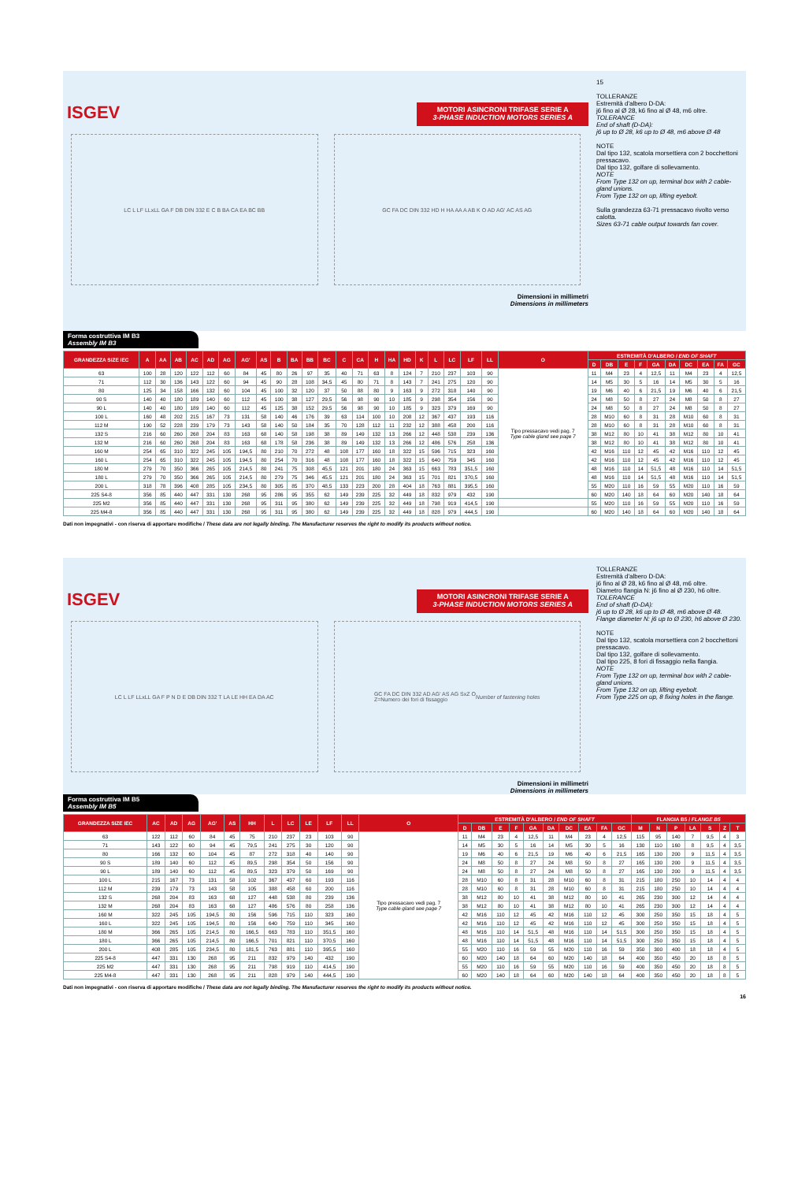ISGEV
MOTORI ASINCRONI TRIFASE SERIE A
3-PHASE INDUCTION MOTORS SERIES A
LC L LF LLxLL GA F DB DIN 332 E C B BA CA EA BC BB
GC FA DC DIN 332 HD H HA AA A AB K O AD AG' AC AS AG
Dimensioni in millimetri
Dimensions in millimeters
15
TOLLERANZE
Estremità d'albero D-DA:
j6 fino al Ø 28, k6 fino al Ø 48, m6 oltre.
TOLERANCE
End of shaft (D-DA):
j6 up to Ø 28, k6 up to Ø 48, m6 above Ø 48
NOTE
Dal tipo 132, scatola morsettiera con 2 bocchettoni pressacavo.
Dal tipo 132, golfare di sollevamento.
NOTE
From Type 132 on up, terminal box with 2 cable-gland unions.
From Type 132 on up, lifting eyebolt.
Sulla grandezza 63-71 pressacavo rivolto verso calotta.
Sizes 63-71 cable output towards fan cover.
Forma costruttiva IM B3
Assembly IM B3
| GRANDEZZA SIZE IEC | A | AA | AB | AC | AD | AG | AG' | AS | B | BA | BB | BC | C | CA | H | HA | HD | K | L | LC | LF | LL | O | ESTREMITÀ D'ALBERO / END OF SHAFT | | | | | | | | | |
| --- | --- | --- | --- | --- | --- | --- | --- | --- | --- | --- | --- | --- | --- | --- | --- | --- | --- | --- | --- | --- | --- | --- | --- | --- | --- | --- | --- | --- | --- | --- | --- | --- | --- |
| | | | | | | | | | | | | | | | | | | | | | | | | D | DB | E | F | GA | DA | DC | EA | FA | GC |
| 63 | 100 | 28 | 120 | 122 | 112 | 60 | 84 | 45 | 80 | 26 | 97 | 35 | 40 | 71 | 63 | 8 | 124 | 7 | 210 | 237 | 103 | 90 | Tipo pressacavo vedi pag. 7 Type cable gland see page 7 | 11 | M4 | 23 | 4 | 12,5 | 11 | M4 | 23 | 4 | 12,5 |
| 71 | 112 | 30 | 136 | 143 | 122 | 60 | 94 | 45 | 90 | 28 | 108 | 34,5 | 45 | 80 | 71 | 8 | 143 | 7 | 241 | 275 | 120 | 90 | | 14 | M5 | 30 | 5 | 16 | 14 | M5 | 30 | 5 | 16 |
| 80 | 125 | 34 | 158 | 166 | 132 | 60 | 104 | 45 | 100 | 32 | 120 | 37 | 50 | 88 | 80 | 9 | 163 | 9 | 272 | 318 | 140 | 90 | | 19 | M6 | 40 | 6 | 21,5 | 19 | M6 | 40 | 6 | 21,5 |
| 90 S | 140 | 40 | 180 | 189 | 140 | 60 | 112 | 45 | 100 | 38 | 127 | 29,5 | 56 | 98 | 90 | 10 | 185 | 9 | 298 | 354 | 156 | 90 | | 24 | M8 | 50 | 8 | 27 | 24 | M8 | 50 | 8 | 27 |
| 90 L | 140 | 40 | 180 | 189 | 140 | 60 | 112 | 45 | 125 | 38 | 152 | 29,5 | 56 | 98 | 90 | 10 | 185 | 9 | 323 | 379 | 169 | 90 | | 24 | M8 | 50 | 8 | 27 | 24 | M8 | 50 | 8 | 27 |
| 100 L | 160 | 48 | 202 | 215 | 167 | 73 | 131 | 58 | 140 | 46 | 176 | 39 | 63 | 114 | 100 | 10 | 208 | 12 | 367 | 437 | 193 | 116 | | 28 | M10 | 60 | 8 | 31 | 28 | M10 | 60 | 8 | 31 |
| 112 M | 190 | 52 | 228 | 239 | 179 | 73 | 143 | 58 | 140 | 50 | 184 | 35 | 70 | 128 | 112 | 11 | 232 | 12 | 388 | 458 | 200 | 116 | | 28 | M10 | 60 | 8 | 31 | 28 | M10 | 60 | 8 | 31 |
| 132 S | 216 | 60 | 260 | 268 | 204 | 83 | 163 | 68 | 140 | 58 | 198 | 38 | 89 | 149 | 132 | 13 | 266 | 12 | 448 | 538 | 239 | 136 | | 38 | M12 | 80 | 10 | 41 | 38 | M12 | 80 | 10 | 41 |
| 132 M | 216 | 60 | 260 | 268 | 204 | 83 | 163 | 68 | 178 | 58 | 236 | 38 | 89 | 149 | 132 | 13 | 266 | 12 | 486 | 576 | 258 | 136 | | 38 | M12 | 80 | 10 | 41 | 38 | M12 | 80 | 10 | 41 |
| 160 M | 254 | 65 | 310 | 322 | 245 | 105 | 194,5 | 80 | 210 | 70 | 272 | 48 | 108 | 177 | 160 | 18 | 322 | 15 | 596 | 715 | 323 | 160 | | 42 | M16 | 110 | 12 | 45 | 42 | M16 | 110 | 12 | 45 |
| 160 L | 254 | 65 | 310 | 322 | 245 | 105 | 194,5 | 80 | 254 | 70 | 316 | 48 | 108 | 177 | 160 | 18 | 322 | 15 | 640 | 759 | 345 | 160 | | 42 | M16 | 110 | 12 | 45 | 42 | M16 | 110 | 12 | 45 |
| 180 M | 279 | 70 | 350 | 366 | 265 | 105 | 214,5 | 80 | 241 | 75 | 308 | 45,5 | 121 | 201 | 180 | 24 | 363 | 15 | 663 | 783 | 351,5 | 160 | | 48 | M16 | 110 | 14 | 51,5 | 48 | M16 | 110 | 14 | 51,5 |
| 180 L | 279 | 70 | 350 | 366 | 265 | 105 | 214,5 | 80 | 279 | 75 | 346 | 45,5 | 121 | 201 | 180 | 24 | 363 | 15 | 701 | 821 | 370,5 | 160 | | 48 | M16 | 110 | 14 | 51,5 | 48 | M16 | 110 | 14 | 51,5 |
| 200 L | 318 | 78 | 396 | 408 | 285 | 105 | 234,5 | 80 | 305 | 85 | 370 | 48,5 | 133 | 223 | 200 | 28 | 404 | 18 | 763 | 881 | 395,5 | 160 | | 55 | M20 | 110 | 16 | 59 | 55 | M20 | 110 | 16 | 59 |
| 225 S4-8 | 356 | 85 | 440 | 447 | 331 | 130 | 268 | 95 | 286 | 95 | 355 | 62 | 149 | 239 | 225 | 32 | 449 | 18 | 832 | 979 | 432 | 190 | | 60 | M20 | 140 | 18 | 64 | 60 | M20 | 140 | 18 | 64 |
| 225 M2 | 356 | 85 | 440 | 447 | 331 | 130 | 268 | 95 | 311 | 95 | 380 | 62 | 149 | 239 | 225 | 32 | 449 | 18 | 798 | 919 | 414,5 | 190 | | 55 | M20 | 110 | 16 | 59 | 55 | M20 | 110 | 16 | 59 |
| 225 M4-8 | 356 | 85 | 440 | 447 | 331 | 130 | 268 | 95 | 311 | 95 | 380 | 62 | 149 | 239 | 225 | 32 | 449 | 18 | 828 | 979 | 444,5 | 190 | | 60 | M20 | 140 | 18 | 64 | 60 | M20 | 140 | 18 | 64 |
Dati non impegnativi - con riserva di apportare modifiche / These data are not legally binding. The Manufacturer reserves the right to modify its products without notice.
ISGEV
MOTORI ASINCRONI TRIFASE SERIE A
3-PHASE INDUCTION MOTORS SERIES A
LC L LF LLxLL GA F P N D E DB DIN 332 T LA LE HH EA DA AC
GC FA DC DIN 332 AD AG' AS AG SxZ O
Z=Numero dei fori di fissaggio Number of fastening holes
Dimensioni in millimetri
Dimensions in millimeters
TOLLERANZE
Estremità d'albero D-DA:
j6 fino al Ø 28, k6 fino al Ø 48, m6 oltre.
Diametro flangia N: j6 fino al Ø 230, h6 oltre.
TOLERANCE
End of shaft (D-DA):
j6 up to Ø 28, k6 up to Ø 48, m6 above Ø 48.
Flange diameter N: j6 up to Ø 230, h6 above Ø 230.
NOTE
Dal tipo 132, scatola morsettiera con 2 bocchettoni pressacavo.
Dal tipo 132, golfare di sollevamento.
Dal tipo 225, 8 fori di fissaggio nella flangia.
NOTE
From Type 132 on up, terminal box with 2 cable-gland unions.
From Type 132 on up, lifting eyebolt.
From Type 225 on up, 8 fixing holes in the flange.
Forma costruttiva IM B5
Assembly IM B5
| GRANDEZZA SIZE IEC | AC | AD | AG | AG' | AS | HH | L | LC | LE | LF | LL | O | ESTREMITÀ D'ALBERO / END OF SHAFT | | | | | | | | | | FLANGIA B5 / FLANGE B5 | | | | | | |
| --- | --- | --- | --- | --- | --- | --- | --- | --- | --- | --- | --- | --- | --- | --- | --- | --- | --- | --- | --- | --- | --- | --- | --- | --- | --- | --- | --- | --- | --- |
| | | | | | | | | | | | | | D | DB | E | F | GA | DA | DC | EA | FA | GC | M | N | P | LA | S | Z | T |
| 63 | 122 | 112 | 60 | 84 | 45 | 75 | 210 | 237 | 23 | 103 | 90 | Tipo pressacavo vedi pag. 7 Type cable gland see page 7 | 11 | M4 | 23 | 4 | 12,5 | 11 | M4 | 23 | 4 | 12,5 | 115 | 95 | 140 | 7 | 9,5 | 4 | 3 |
| 71 | 143 | 122 | 60 | 94 | 45 | 79,5 | 241 | 275 | 30 | 120 | 90 | | 14 | M5 | 30 | 5 | 16 | 14 | M5 | 30 | 5 | 16 | 130 | 110 | 160 | 8 | 9,5 | 4 | 3,5 |
| 80 | 166 | 132 | 60 | 104 | 45 | 87 | 272 | 318 | 40 | 140 | 90 | | 19 | M6 | 40 | 6 | 21,5 | 19 | M6 | 40 | 6 | 21,5 | 165 | 130 | 200 | 9 | 11,5 | 4 | 3,5 |
| 90 S | 189 | 140 | 60 | 112 | 45 | 89,5 | 298 | 354 | 50 | 156 | 90 | | 24 | M8 | 50 | 8 | 27 | 24 | M8 | 50 | 8 | 27 | 165 | 130 | 200 | 9 | 11,5 | 4 | 3,5 |
| 90 L | 189 | 140 | 60 | 112 | 45 | 89,5 | 323 | 379 | 50 | 169 | 90 | | 24 | M8 | 50 | 8 | 27 | 24 | M8 | 50 | 8 | 27 | 165 | 130 | 200 | 9 | 11,5 | 4 | 3,5 |
| 100 L | 215 | 167 | 73 | 131 | 58 | 102 | 367 | 437 | 60 | 193 | 116 | | 28 | M10 | 60 | 8 | 31 | 28 | M10 | 60 | 8 | 31 | 215 | 180 | 250 | 10 | 14 | 4 | 4 |
| 112 M | 239 | 179 | 73 | 143 | 58 | 105 | 388 | 458 | 60 | 200 | 116 | | 28 | M10 | 60 | 8 | 31 | 28 | M10 | 60 | 8 | 31 | 215 | 180 | 250 | 10 | 14 | 4 | 4 |
| 132 S | 268 | 204 | 83 | 163 | 68 | 127 | 448 | 538 | 80 | 239 | 136 | | 38 | M12 | 80 | 10 | 41 | 38 | M12 | 80 | 10 | 41 | 265 | 230 | 300 | 12 | 14 | 4 | 4 |
| 132 M | 268 | 204 | 83 | 163 | 68 | 127 | 486 | 576 | 80 | 258 | 136 | | 38 | M12 | 80 | 10 | 41 | 38 | M12 | 80 | 10 | 41 | 265 | 230 | 300 | 12 | 14 | 4 | 4 |
| 160 M | 322 | 245 | 105 | 194,5 | 80 | 156 | 596 | 715 | 110 | 323 | 160 | | 42 | M16 | 110 | 12 | 45 | 42 | M16 | 110 | 12 | 45 | 300 | 250 | 350 | 15 | 18 | 4 | 5 |
| 160 L | 322 | 245 | 105 | 194,5 | 80 | 156 | 640 | 759 | 110 | 345 | 160 | | 42 | M16 | 110 | 12 | 45 | 42 | M16 | 110 | 12 | 45 | 300 | 250 | 350 | 15 | 18 | 4 | 5 |
| 180 M | 366 | 265 | 105 | 214,5 | 80 | 166,5 | 663 | 783 | 110 | 351,5 | 160 | | 48 | M16 | 110 | 14 | 51,5 | 48 | M16 | 110 | 14 | 51,5 | 300 | 250 | 350 | 15 | 18 | 4 | 5 |
| 180 L | 366 | 265 | 105 | 214,5 | 80 | 166,5 | 701 | 821 | 110 | 370,5 | 160 | | 48 | M16 | 110 | 14 | 51,5 | 48 | M16 | 110 | 14 | 51,5 | 300 | 250 | 350 | 15 | 18 | 4 | 5 |
| 200 L | 408 | 285 | 105 | 234,5 | 80 | 181,5 | 763 | 881 | 110 | 395,5 | 160 | | 55 | M20 | 110 | 16 | 59 | 55 | M20 | 110 | 16 | 59 | 350 | 300 | 400 | 18 | 18 | 4 | 5 |
| 225 S4-8 | 447 | 331 | 130 | 268 | 95 | 211 | 832 | 979 | 140 | 432 | 190 | | 60 | M20 | 140 | 18 | 64 | 60 | M20 | 140 | 18 | 64 | 400 | 350 | 450 | 20 | 18 | 8 | 5 |
| 225 M2 | 447 | 331 | 130 | 268 | 95 | 211 | 798 | 919 | 110 | 414,5 | 190 | | 55 | M20 | 110 | 16 | 59 | 55 | M20 | 110 | 16 | 59 | 400 | 350 | 450 | 20 | 18 | 8 | 5 |
| 225 M4-8 | 447 | 331 | 130 | 268 | 95 | 211 | 828 | 979 | 140 | 444,5 | 190 | | 60 | M20 | 140 | 18 | 64 | 60 | M20 | 140 | 18 | 64 | 400 | 350 | 450 | 20 | 18 | 8 | 5 |
Dati non impegnativi - con riserva di apportare modifiche / These data are not legally binding. The Manufacturer reserves the right to modify its products without notice.
16